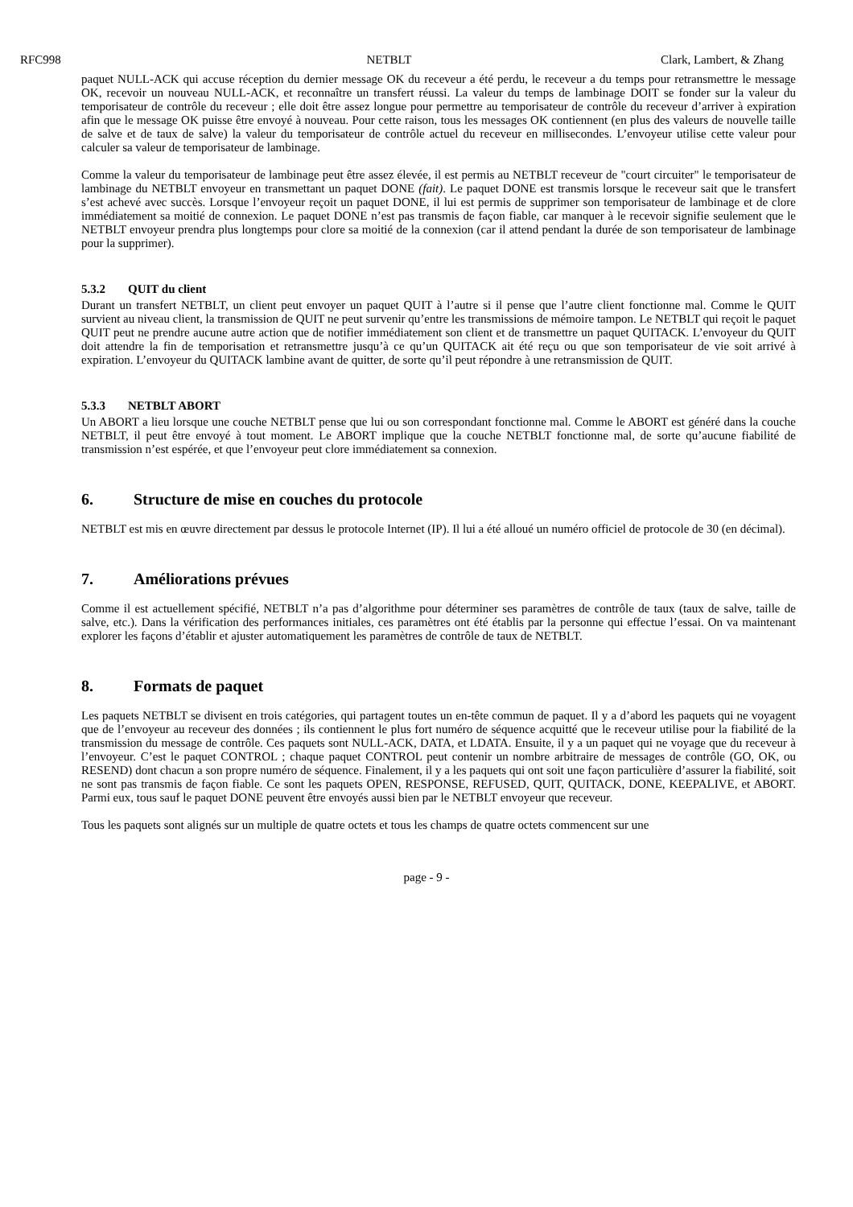RFC998 NETBLT Clark, Lambert, & Zhang
paquet NULL-ACK qui accuse réception du dernier message OK du receveur a été perdu, le receveur a du temps pour retransmettre le message OK, recevoir un nouveau NULL-ACK, et reconnaître un transfert réussi. La valeur du temps de lambinage DOIT se fonder sur la valeur du temporisateur de contrôle du receveur ; elle doit être assez longue pour permettre au temporisateur de contrôle du receveur d’arriver à expiration afin que le message OK puisse être envoyé à nouveau. Pour cette raison, tous les messages OK contiennent (en plus des valeurs de nouvelle taille de salve et de taux de salve) la valeur du temporisateur de contrôle actuel du receveur en millisecondes. L’envoyeur utilise cette valeur pour calculer sa valeur de temporisateur de lambinage.
Comme la valeur du temporisateur de lambinage peut être assez élevée, il est permis au NETBLT receveur de "court circuiter" le temporisateur de lambinage du NETBLT envoyeur en transmettant un paquet DONE (fait). Le paquet DONE est transmis lorsque le receveur sait que le transfert s’est achevé avec succès. Lorsque l’envoyeur reçoit un paquet DONE, il lui est permis de supprimer son temporisateur de lambinage et de clore immédiatement sa moitié de connexion. Le paquet DONE n’est pas transmis de façon fiable, car manquer à le recevoir signifie seulement que le NETBLT envoyeur prendra plus longtemps pour clore sa moitié de la connexion (car il attend pendant la durée de son temporisateur de lambinage pour la supprimer).
5.3.2 QUIT du client
Durant un transfert NETBLT, un client peut envoyer un paquet QUIT à l’autre si il pense que l’autre client fonctionne mal. Comme le QUIT survient au niveau client, la transmission de QUIT ne peut survenir qu’entre les transmissions de mémoire tampon. Le NETBLT qui reçoit le paquet QUIT peut ne prendre aucune autre action que de notifier immédiatement son client et de transmettre un paquet QUITACK. L’envoyeur du QUIT doit attendre la fin de temporisation et retransmettre jusqu’à ce qu’un QUITACK ait été reçu ou que son temporisateur de vie soit arrivé à expiration. L’envoyeur du QUITACK lambine avant de quitter, de sorte qu’il peut répondre à une retransmission de QUIT.
5.3.3 NETBLT ABORT
Un ABORT a lieu lorsque une couche NETBLT pense que lui ou son correspondant fonctionne mal. Comme le ABORT est généré dans la couche NETBLT, il peut être envoyé à tout moment. Le ABORT implique que la couche NETBLT fonctionne mal, de sorte qu’aucune fiabilité de transmission n’est espérée, et que l’envoyeur peut clore immédiatement sa connexion.
6. Structure de mise en couches du protocole
NETBLT est mis en œuvre directement par dessus le protocole Internet (IP). Il lui a été alloué un numéro officiel de protocole de 30 (en décimal).
7. Améliorations prévues
Comme il est actuellement spécifié, NETBLT n’a pas d’algorithme pour déterminer ses paramètres de contrôle de taux (taux de salve, taille de salve, etc.). Dans la vérification des performances initiales, ces paramètres ont été établis par la personne qui effectue l’essai. On va maintenant explorer les façons d’établir et ajuster automatiquement les paramètres de contrôle de taux de NETBLT.
8. Formats de paquet
Les paquets NETBLT se divisent en trois catégories, qui partagent toutes un en-tête commun de paquet. Il y a d’abord les paquets qui ne voyagent que de l’envoyeur au receveur des données ; ils contiennent le plus fort numéro de séquence acquitté que le receveur utilise pour la fiabilité de la transmission du message de contrôle. Ces paquets sont NULL-ACK, DATA, et LDATA. Ensuite, il y a un paquet qui ne voyage que du receveur à l’envoyeur. C’est le paquet CONTROL ; chaque paquet CONTROL peut contenir un nombre arbitraire de messages de contrôle (GO, OK, ou RESEND) dont chacun a son propre numéro de séquence. Finalement, il y a les paquets qui ont soit une façon particulière d’assurer la fiabilité, soit ne sont pas transmis de façon fiable. Ce sont les paquets OPEN, RESPONSE, REFUSED, QUIT, QUITACK, DONE, KEEPALIVE, et ABORT. Parmi eux, tous sauf le paquet DONE peuvent être envoyés aussi bien par le NETBLT envoyeur que receveur.
Tous les paquets sont alignés sur un multiple de quatre octets et tous les champs de quatre octets commencent sur une
page - 9 -